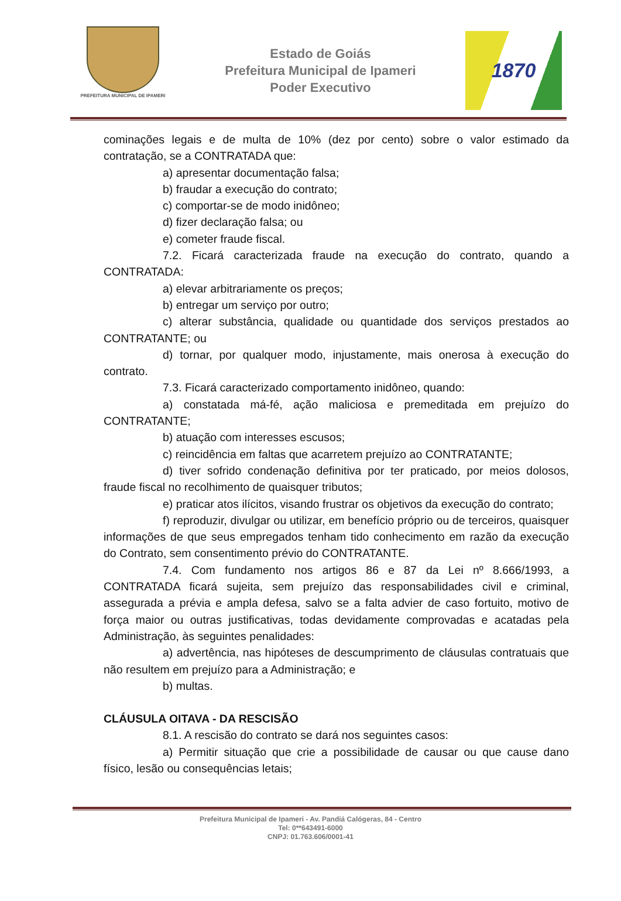PREFEITURA MUNICIPAL DE IPAMERI
Estado de Goiás
Prefeitura Municipal de Ipameri
Poder Executivo
1870
cominações legais e de multa de 10% (dez por cento) sobre o valor estimado da contratação, se a CONTRATADA que:
a) apresentar documentação falsa;
b) fraudar a execução do contrato;
c) comportar-se de modo inidôneo;
d) fizer declaração falsa; ou
e) cometer fraude fiscal.
7.2. Ficará caracterizada fraude na execução do contrato, quando a CONTRATADA:
a) elevar arbitrariamente os preços;
b) entregar um serviço por outro;
c) alterar substância, qualidade ou quantidade dos serviços prestados ao CONTRATANTE; ou
d) tornar, por qualquer modo, injustamente, mais onerosa à execução do contrato.
7.3. Ficará caracterizado comportamento inidôneo, quando:
a) constatada má-fé, ação maliciosa e premeditada em prejuízo do CONTRATANTE;
b) atuação com interesses escusos;
c) reincidência em faltas que acarretem prejuízo ao CONTRATANTE;
d) tiver sofrido condenação definitiva por ter praticado, por meios dolosos, fraude fiscal no recolhimento de quaisquer tributos;
e) praticar atos ilícitos, visando frustrar os objetivos da execução do contrato;
f) reproduzir, divulgar ou utilizar, em benefício próprio ou de terceiros, quaisquer informações de que seus empregados tenham tido conhecimento em razão da execução do Contrato, sem consentimento prévio do CONTRATANTE.
7.4. Com fundamento nos artigos 86 e 87 da Lei nº 8.666/1993, a CONTRATADA ficará sujeita, sem prejuízo das responsabilidades civil e criminal, assegurada a prévia e ampla defesa, salvo se a falta advier de caso fortuito, motivo de força maior ou outras justificativas, todas devidamente comprovadas e acatadas pela Administração, às seguintes penalidades:
a) advertência, nas hipóteses de descumprimento de cláusulas contratuais que não resultem em prejuízo para a Administração; e
b) multas.
CLÁUSULA OITAVA - DA RESCISÃO
8.1. A rescisão do contrato se dará nos seguintes casos:
a) Permitir situação que crie a possibilidade de causar ou que cause dano físico, lesão ou consequências letais;
Prefeitura Municipal de Ipameri - Av. Pandiá Calógeras, 84 - Centro
Tel: 0**643491-6000
CNPJ: 01.763.606/0001-41